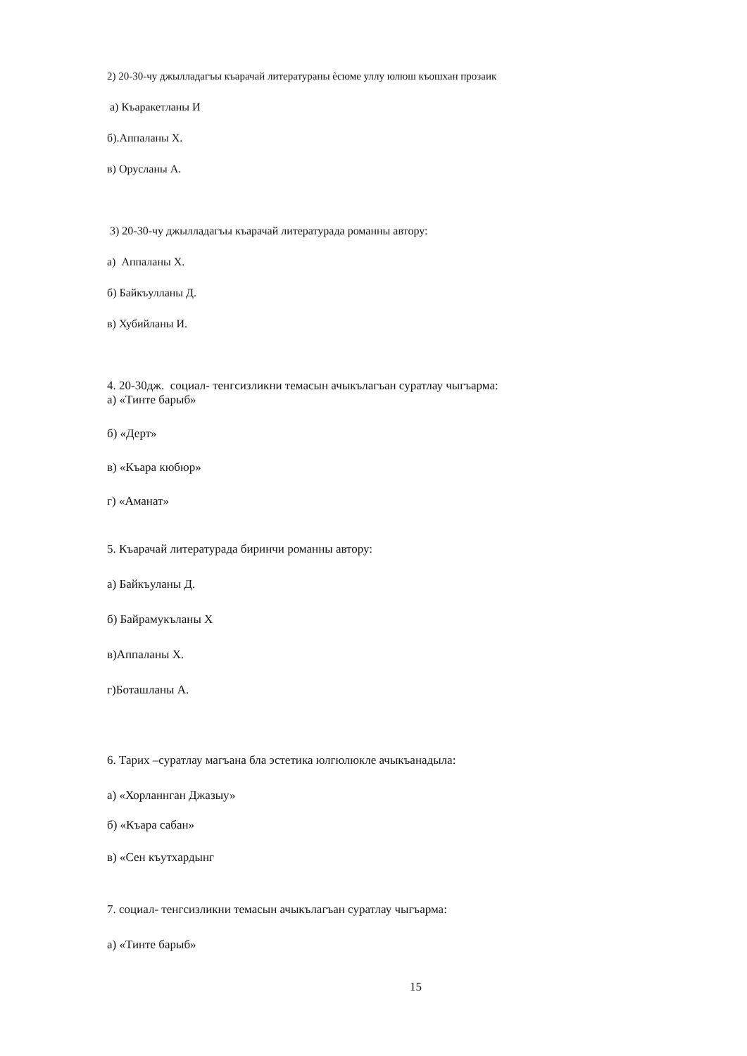2) 20-30-чу джылладагъы къарачай литератураны ѐсюме уллу юлюш къошхан прозаик
а) Къаракетланы И
б).Аппаланы Х.
в) Орусланы А.
3) 20-30-чу джылладагъы къарачай литературада романны автору:
а) Аппаланы Х.
б) Байкъулланы Д.
в) Хубийланы И.
4. 20-30дж. социал- тенгсизликни темасын ачыкълагъан суратлау чыгъарма:
а) «Тинте барыб»
б) «Дерт»
в) «Къара кюбюр»
г) «Аманат»
5. Къарачай литературада биринчи романны автору:
а) Байкъуланы Д.
б) Байрамукъланы Х
в)Аппаланы Х.
г)Боташланы А.
6. Тарих –суратлау магъана бла эстетика юлгюлюкле ачыкъанадыла:
а) «Хорланнган Джазыу»
б) «Къара сабан»
в) «Сен къутхардынг
7. социал- тенгсизликни темасын ачыкълагъан суратлау чыгъарма:
а) «Тинте барыб»
15